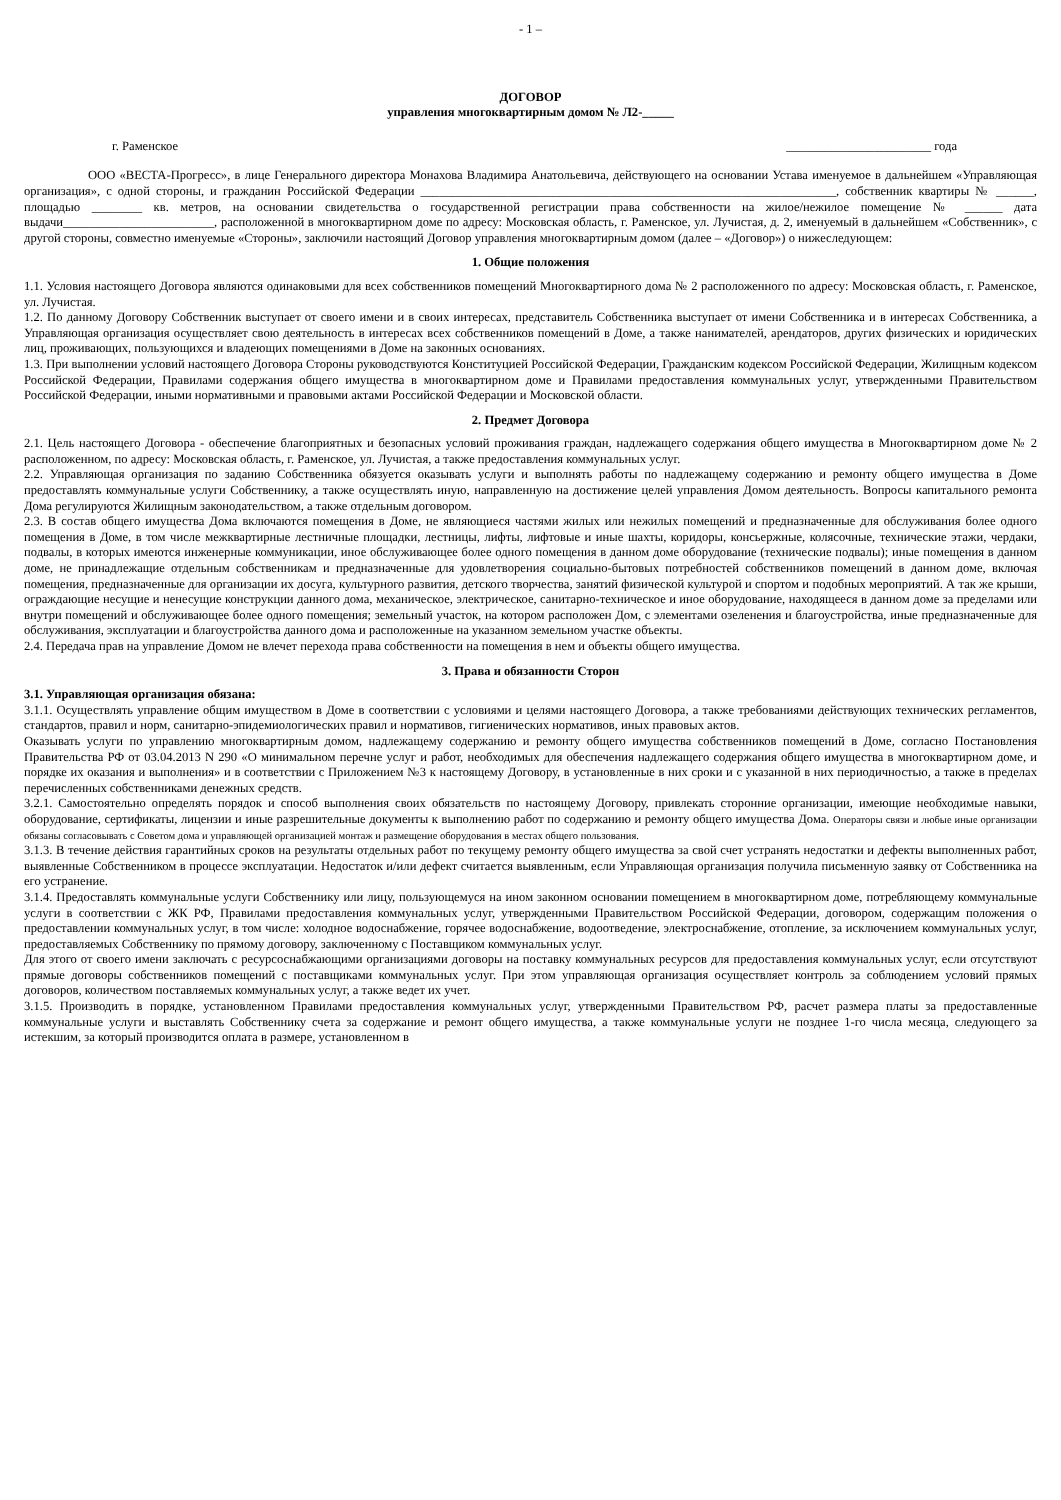- 1 –
ДОГОВОР
управления многоквартирным домом № Л2-_____
г. Раменское _______________________ года
ООО «ВЕСТА-Прогресс», в лице Генерального директора Монахова Владимира Анатольевича, действующего на основании Устава именуемое в дальнейшем «Управляющая организация», с одной стороны, и гражданин Российской Федерации __________________________________________________________________, собственник квартиры № ______, площадью ________ кв. метров, на основании свидетельства о государственной регистрации права собственности на жилое/нежилое помещение № ______ дата выдачи________________________, расположенной в многоквартирном доме по адресу: Московская область, г. Раменское, ул. Лучистая, д. 2, именуемый в дальнейшем «Собственник», с другой стороны, совместно именуемые «Стороны», заключили настоящий Договор управления многоквартирным домом (далее – «Договор») о нижеследующем:
1. Общие положения
1.1. Условия настоящего Договора являются одинаковыми для всех собственников помещений Многоквартирного дома № 2 расположенного по адресу: Московская область, г. Раменское, ул. Лучистая.
1.2. По данному Договору Собственник выступает от своего имени и в своих интересах, представитель Собственника выступает от имени Собственника и в интересах Собственника, а Управляющая организация осуществляет свою деятельность в интересах всех собственников помещений в Доме, а также нанимателей, арендаторов, других физических и юридических лиц, проживающих, пользующихся и владеющих помещениями в Доме на законных основаниях.
1.3. При выполнении условий настоящего Договора Стороны руководствуются Конституцией Российской Федерации, Гражданским кодексом Российской Федерации, Жилищным кодексом Российской Федерации, Правилами содержания общего имущества в многоквартирном доме и Правилами предоставления коммунальных услуг, утвержденными Правительством Российской Федерации, иными нормативными и правовыми актами Российской Федерации и Московской области.
2. Предмет Договора
2.1. Цель настоящего Договора - обеспечение благоприятных и безопасных условий проживания граждан, надлежащего содержания общего имущества в Многоквартирном доме № 2 расположенном, по адресу: Московская область, г. Раменское, ул. Лучистая, а также предоставления коммунальных услуг.
2.2. Управляющая организация по заданию Собственника обязуется оказывать услуги и выполнять работы по надлежащему содержанию и ремонту общего имущества в Доме предоставлять коммунальные услуги Собственнику, а также осуществлять иную, направленную на достижение целей управления Домом деятельность. Вопросы капитального ремонта Дома регулируются Жилищным законодательством, а также отдельным договором.
2.3. В состав общего имущества Дома включаются помещения в Доме, не являющиеся частями жилых или нежилых помещений и предназначенные для обслуживания более одного помещения в Доме, в том числе межквартирные лестничные площадки, лестницы, лифты, лифтовые и иные шахты, коридоры, консьержные, колясочные, технические этажи, чердаки, подвалы, в которых имеются инженерные коммуникации, иное обслуживающее более одного помещения в данном доме оборудование (технические подвалы); иные помещения в данном доме, не принадлежащие отдельным собственникам и предназначенные для удовлетворения социально-бытовых потребностей собственников помещений в данном доме, включая помещения, предназначенные для организации их досуга, культурного развития, детского творчества, занятий физической культурой и спортом и подобных мероприятий. А так же крыши, ограждающие несущие и ненесущие конструкции данного дома, механическое, электрическое, санитарно-техническое и иное оборудование, находящееся в данном доме за пределами или внутри помещений и обслуживающее более одного помещения; земельный участок, на котором расположен Дом, с элементами озеленения и благоустройства, иные предназначенные для обслуживания, эксплуатации и благоустройства данного дома и расположенные на указанном земельном участке объекты.
2.4. Передача прав на управление Домом не влечет перехода права собственности на помещения в нем и объекты общего имущества.
3. Права и обязанности Сторон
3.1. Управляющая организация обязана:
3.1.1. Осуществлять управление общим имуществом в Доме в соответствии с условиями и целями настоящего Договора, а также требованиями действующих технических регламентов, стандартов, правил и норм, санитарно-эпидемиологических правил и нормативов, гигиенических нормативов, иных правовых актов.
Оказывать услуги по управлению многоквартирным домом, надлежащему содержанию и ремонту общего имущества собственников помещений в Доме, согласно Постановления Правительства РФ от 03.04.2013 N 290 «О минимальном перечне услуг и работ, необходимых для обеспечения надлежащего содержания общего имущества в многоквартирном доме, и порядке их оказания и выполнения» и в соответствии с Приложением №3 к настоящему Договору, в установленные в них сроки и с указанной в них периодичностью, а также в пределах перечисленных собственниками денежных средств.
3.2.1. Самостоятельно определять порядок и способ выполнения своих обязательств по настоящему Договору, привлекать сторонние организации, имеющие необходимые навыки, оборудование, сертификаты, лицензии и иные разрешительные документы к выполнению работ по содержанию и ремонту общего имущества Дома. Операторы связи и любые иные организации обязаны согласовывать с Советом дома и управляющей организацией монтаж и размещение оборудования в местах общего пользования.
3.1.3. В течение действия гарантийных сроков на результаты отдельных работ по текущему ремонту общего имущества за свой счет устранять недостатки и дефекты выполненных работ, выявленные Собственником в процессе эксплуатации. Недостаток и/или дефект считается выявленным, если Управляющая организация получила письменную заявку от Собственника на его устранение.
3.1.4. Предоставлять коммунальные услуги Собственнику или лицу, пользующемуся на ином законном основании помещением в многоквартирном доме, потребляющему коммунальные услуги в соответствии с ЖК РФ, Правилами предоставления коммунальных услуг, утвержденными Правительством Российской Федерации, договором, содержащим положения о предоставлении коммунальных услуг, в том числе: холодное водоснабжение, горячее водоснабжение, водоотведение, электроснабжение, отопление, за исключением коммунальных услуг, предоставляемых Собственнику по прямому договору, заключенному с Поставщиком коммунальных услуг.
Для этого от своего имени заключать с ресурсоснабжающими организациями договоры на поставку коммунальных ресурсов для предоставления коммунальных услуг, если отсутствуют прямые договоры собственников помещений с поставщиками коммунальных услуг. При этом управляющая организация осуществляет контроль за соблюдением условий прямых договоров, количеством поставляемых коммунальных услуг, а также ведет их учет.
3.1.5. Производить в порядке, установленном Правилами предоставления коммунальных услуг, утвержденными Правительством РФ, расчет размера платы за предоставленные коммунальные услуги и выставлять Собственнику счета за содержание и ремонт общего имущества, а также коммунальные услуги не позднее 1-го числа месяца, следующего за истекшим, за который производится оплата в размере, установленном в